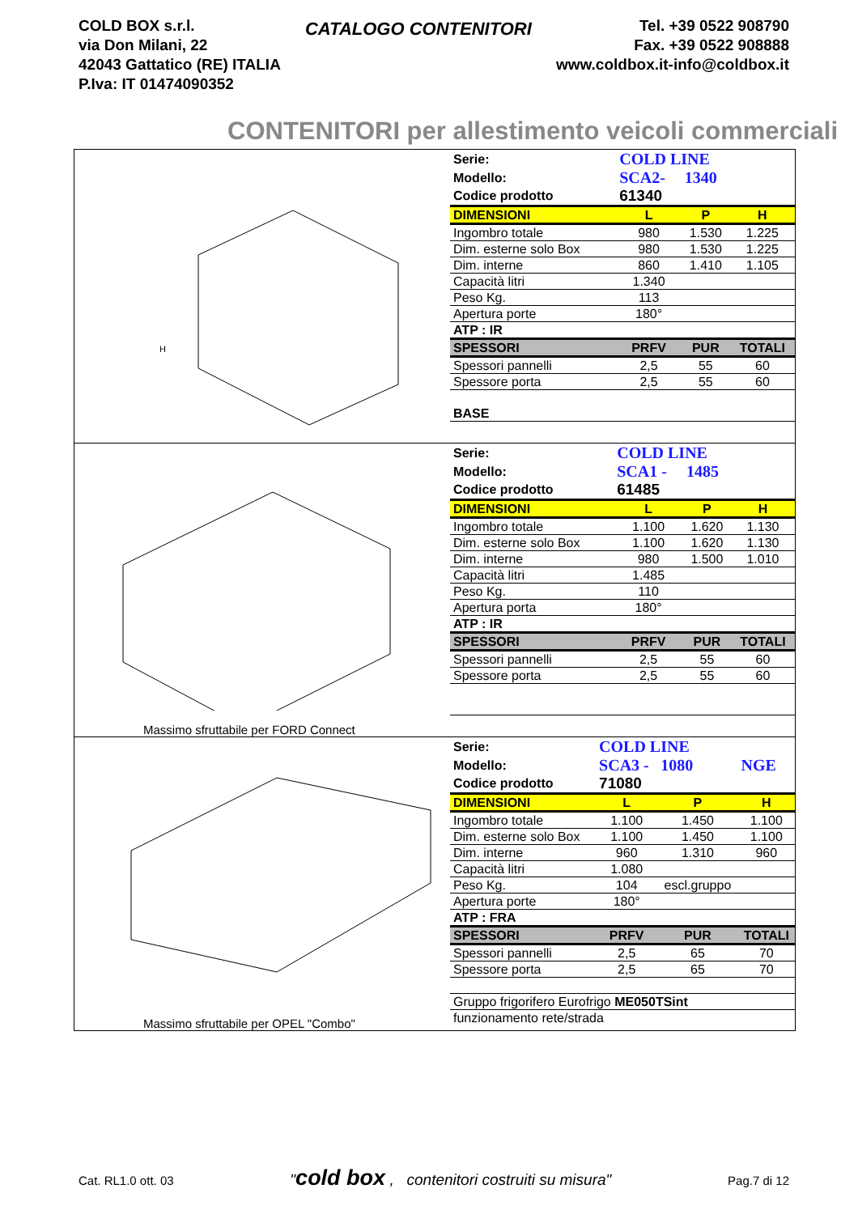COLD BOX s.r.l.
via Don Milani, 22
42043 Gattatico (RE) ITALIA
P.Iva: IT 01474090352
CATALOGO CONTENITORI
Tel. +39 0522 908790
Fax. +39 0522 908888
www.coldbox.it-info@coldbox.it
CONTENITORI per allestimento veicoli commerciali
H
| Serie: | COLD LINE | | |
| Modello: | SCA2- | 1340 | |
| Codice prodotto | 61340 | | |
| DIMENSIONI | L | P | H |
| Ingombro totale | 980 | 1.530 | 1.225 |
| Dim. esterne solo Box | 980 | 1.530 | 1.225 |
| Dim. interne | 860 | 1.410 | 1.105 |
| Capacità litri | 1.340 | | |
| Peso Kg. | 113 | | |
| Apertura porte | 180° | | |
| ATP : IR | | | |
| SPESSORI | PRFV | PUR | TOTALI |
| Spessori pannelli | 2,5 | 55 | 60 |
| Spessore porta | 2,5 | 55 | 60 |
| BASE | | | |
Massimo sfruttabile per FORD Connect
| Serie: | COLD LINE | | |
| Modello: | SCA1 - | 1485 | |
| Codice prodotto | 61485 | | |
| DIMENSIONI | L | P | H |
| Ingombro totale | 1.100 | 1.620 | 1.130 |
| Dim. esterne solo Box | 1.100 | 1.620 | 1.130 |
| Dim. interne | 980 | 1.500 | 1.010 |
| Capacità litri | 1.485 | | |
| Peso Kg. | 110 | | |
| Apertura porta | 180° | | |
| ATP : IR | | | |
| SPESSORI | PRFV | PUR | TOTALI |
| Spessori pannelli | 2,5 | 55 | 60 |
| Spessore porta | 2,5 | 55 | 60 |
Massimo sfruttabile per OPEL "Combo"
| Serie: | COLD LINE | | |
| Modello: | SCA3 - | 1080 | NGE |
| Codice prodotto | 71080 | | |
| DIMENSIONI | L | P | H |
| Ingombro totale | 1.100 | 1.450 | 1.100 |
| Dim. esterne solo Box | 1.100 | 1.450 | 1.100 |
| Dim. interne | 960 | 1.310 | 960 |
| Capacità litri | 1.080 | | |
| Peso Kg. | 104 | escl.gruppo | |
| Apertura porte | 180° | | |
| ATP : FRA | | | |
| SPESSORI | PRFV | PUR | TOTALI |
| Spessori pannelli | 2,5 | 65 | 70 |
| Spessore porta | 2,5 | 65 | 70 |
| Gruppo frigorifero Eurofrigo ME050TSint | | | |
| funzionamento rete/strada | | | |
Cat. RL1.0 ott. 03 "cold box , contenitori costruiti su misura" Pag.7 di 12